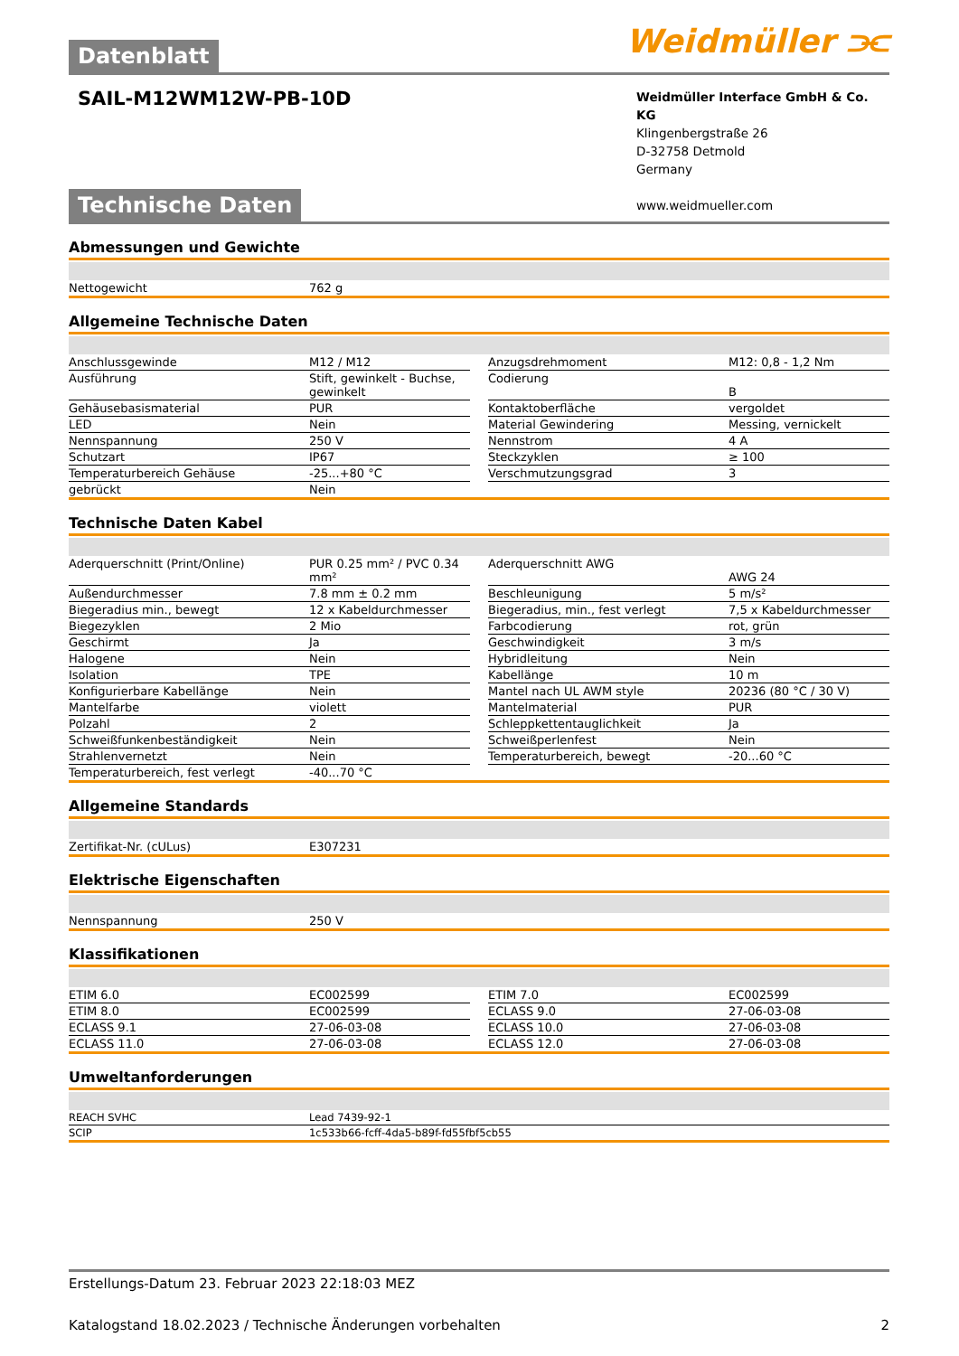Weidmüller ⫘
Datenblatt
SAIL-M12WM12W-PB-10D
Weidmüller Interface GmbH & Co. KG
Klingenbergstraße 26
D-32758 Detmold
Germany
www.weidmueller.com
Technische Daten
Abmessungen und Gewichte
| Nettogewicht | 762 g |
Allgemeine Technische Daten
| Anschlussgewinde | M12 / M12 | | Anzugsdrehmoment | M12: 0,8 - 1,2 Nm |
| Ausführung | Stift, gewinkelt - Buchse, gewinkelt | | Codierung | B |
| Gehäusebasismaterial | PUR | | Kontaktoberfläche | vergoldet |
| LED | Nein | | Material Gewindering | Messing, vernickelt |
| Nennspannung | 250 V | | Nennstrom | 4 A |
| Schutzart | IP67 | | Steckzyklen | ≥ 100 |
| Temperaturbereich Gehäuse | -25...+80 °C | | Verschmutzungsgrad | 3 |
| gebrückt | Nein | | | |
Technische Daten Kabel
| Aderquerschnitt (Print/Online) | PUR 0.25 mm² / PVC 0.34 mm² | | Aderquerschnitt AWG | AWG 24 |
| Außendurchmesser | 7.8 mm ± 0.2 mm | | Beschleunigung | 5 m/s² |
| Biegeradius min., bewegt | 12 x Kabeldurchmesser | | Biegeradius, min., fest verlegt | 7,5 x Kabeldurchmesser |
| Biegezyklen | 2 Mio | | Farbcodierung | rot, grün |
| Geschirmt | Ja | | Geschwindigkeit | 3 m/s |
| Halogene | Nein | | Hybridleitung | Nein |
| Isolation | TPE | | Kabellänge | 10 m |
| Konfigurierbare Kabellänge | Nein | | Mantel nach UL AWM style | 20236 (80 °C / 30 V) |
| Mantelfarbe | violett | | Mantelmaterial | PUR |
| Polzahl | 2 | | Schleppkettentauglichkeit | Ja |
| Schweißfunkenbeständigkeit | Nein | | Schweißperlenfest | Nein |
| Strahlenvernetzt | Nein | | Temperaturbereich, bewegt | -20...60 °C |
| Temperaturbereich, fest verlegt | -40...70 °C | | | |
Allgemeine Standards
| Zertifikat-Nr. (cULus) | E307231 |
Elektrische Eigenschaften
| Nennspannung | 250 V |
Klassifikationen
| ETIM 6.0 | EC002599 | | ETIM 7.0 | EC002599 |
| ETIM 8.0 | EC002599 | | ECLASS 9.0 | 27-06-03-08 |
| ECLASS 9.1 | 27-06-03-08 | | ECLASS 10.0 | 27-06-03-08 |
| ECLASS 11.0 | 27-06-03-08 | | ECLASS 12.0 | 27-06-03-08 |
Umweltanforderungen
| REACH SVHC | Lead 7439-92-1 |
| SCIP | 1c533b66-fcff-4da5-b89f-fd55fbf5cb55 |
Erstellungs-Datum 23. Februar 2023 22:18:03 MEZ
Katalogstand 18.02.2023 / Technische Änderungen vorbehalten 2